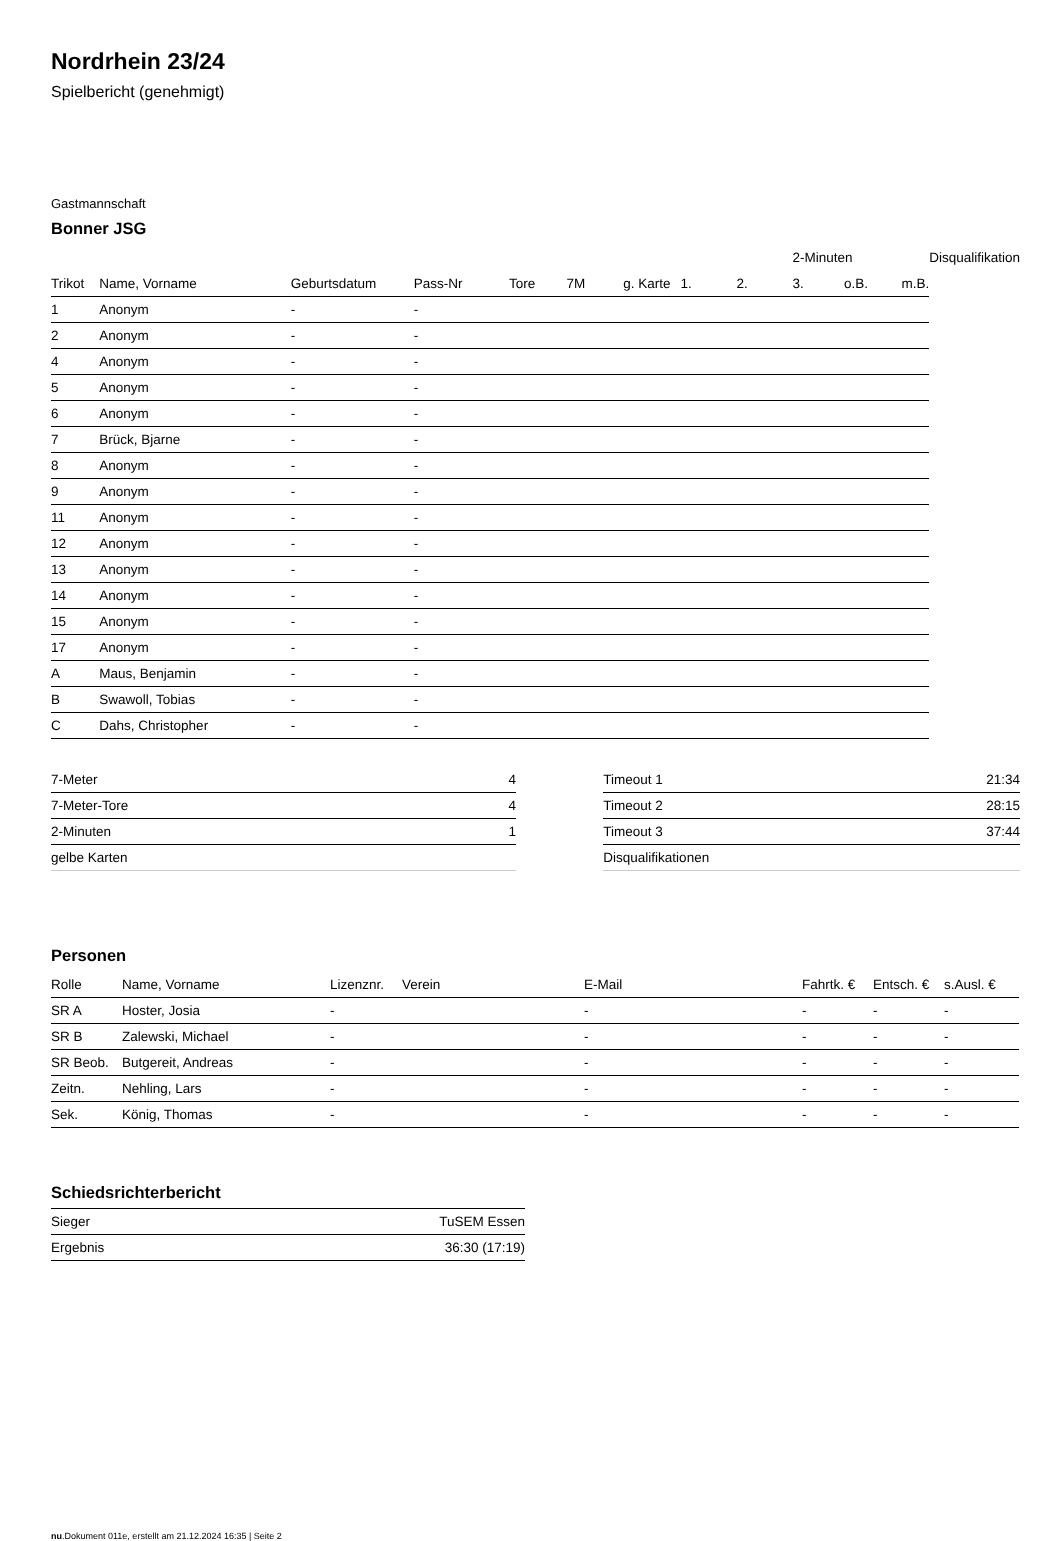Nordrhein 23/24
Spielbericht (genehmigt)
Gastmannschaft
Bonner JSG
| | | | | | | | | | 2-Minuten | | | Disqualifikation |
| --- | --- | --- | --- | --- | --- | --- | --- | --- | --- | --- | --- | --- |
| Trikot | Name, Vorname | Geburtsdatum | Pass-Nr | Tore | 7M | g. Karte | 1. | 2. | 3. | o.B. | m.B. | |
| 1 | Anonym | - | - | | | | | | | | | |
| 2 | Anonym | - | - | | | | | | | | | |
| 4 | Anonym | - | - | | | | | | | | | |
| 5 | Anonym | - | - | | | | | | | | | |
| 6 | Anonym | - | - | | | | | | | | | |
| 7 | Brück, Bjarne | - | - | | | | | | | | | |
| 8 | Anonym | - | - | | | | | | | | | |
| 9 | Anonym | - | - | | | | | | | | | |
| 11 | Anonym | - | - | | | | | | | | | |
| 12 | Anonym | - | - | | | | | | | | | |
| 13 | Anonym | - | - | | | | | | | | | |
| 14 | Anonym | - | - | | | | | | | | | |
| 15 | Anonym | - | - | | | | | | | | | |
| 17 | Anonym | - | - | | | | | | | | | |
| A | Maus, Benjamin | - | - | | | | | | | | | |
| B | Swawoll, Tobias | - | - | | | | | | | | | |
| C | Dahs, Christopher | - | - | | | | | | | | | |
| 7-Meter | 4 |
| 7-Meter-Tore | 4 |
| 2-Minuten | 1 |
| gelbe Karten | |
| Timeout 1 | 21:34 |
| Timeout 2 | 28:15 |
| Timeout 3 | 37:44 |
| Disqualifikationen | |
Personen
| Rolle | Name, Vorname | Lizenznr. | Verein | E-Mail | Fahrtk. € | Entsch. € | s.Ausl. € |
| --- | --- | --- | --- | --- | --- | --- | --- |
| SR A | Hoster, Josia | - | | - | - | - | - |
| SR B | Zalewski, Michael | - | | - | - | - | - |
| SR Beob. | Butgereit, Andreas | - | | - | - | - | - |
| Zeitn. | Nehling, Lars | - | | - | - | - | - |
| Sek. | König, Thomas | - | | - | - | - | - |
Schiedsrichterbericht
| Sieger | TuSEM Essen |
| Ergebnis | 36:30 (17:19) |
nu.Dokument 011e, erstellt am 21.12.2024 16:35 | Seite 2